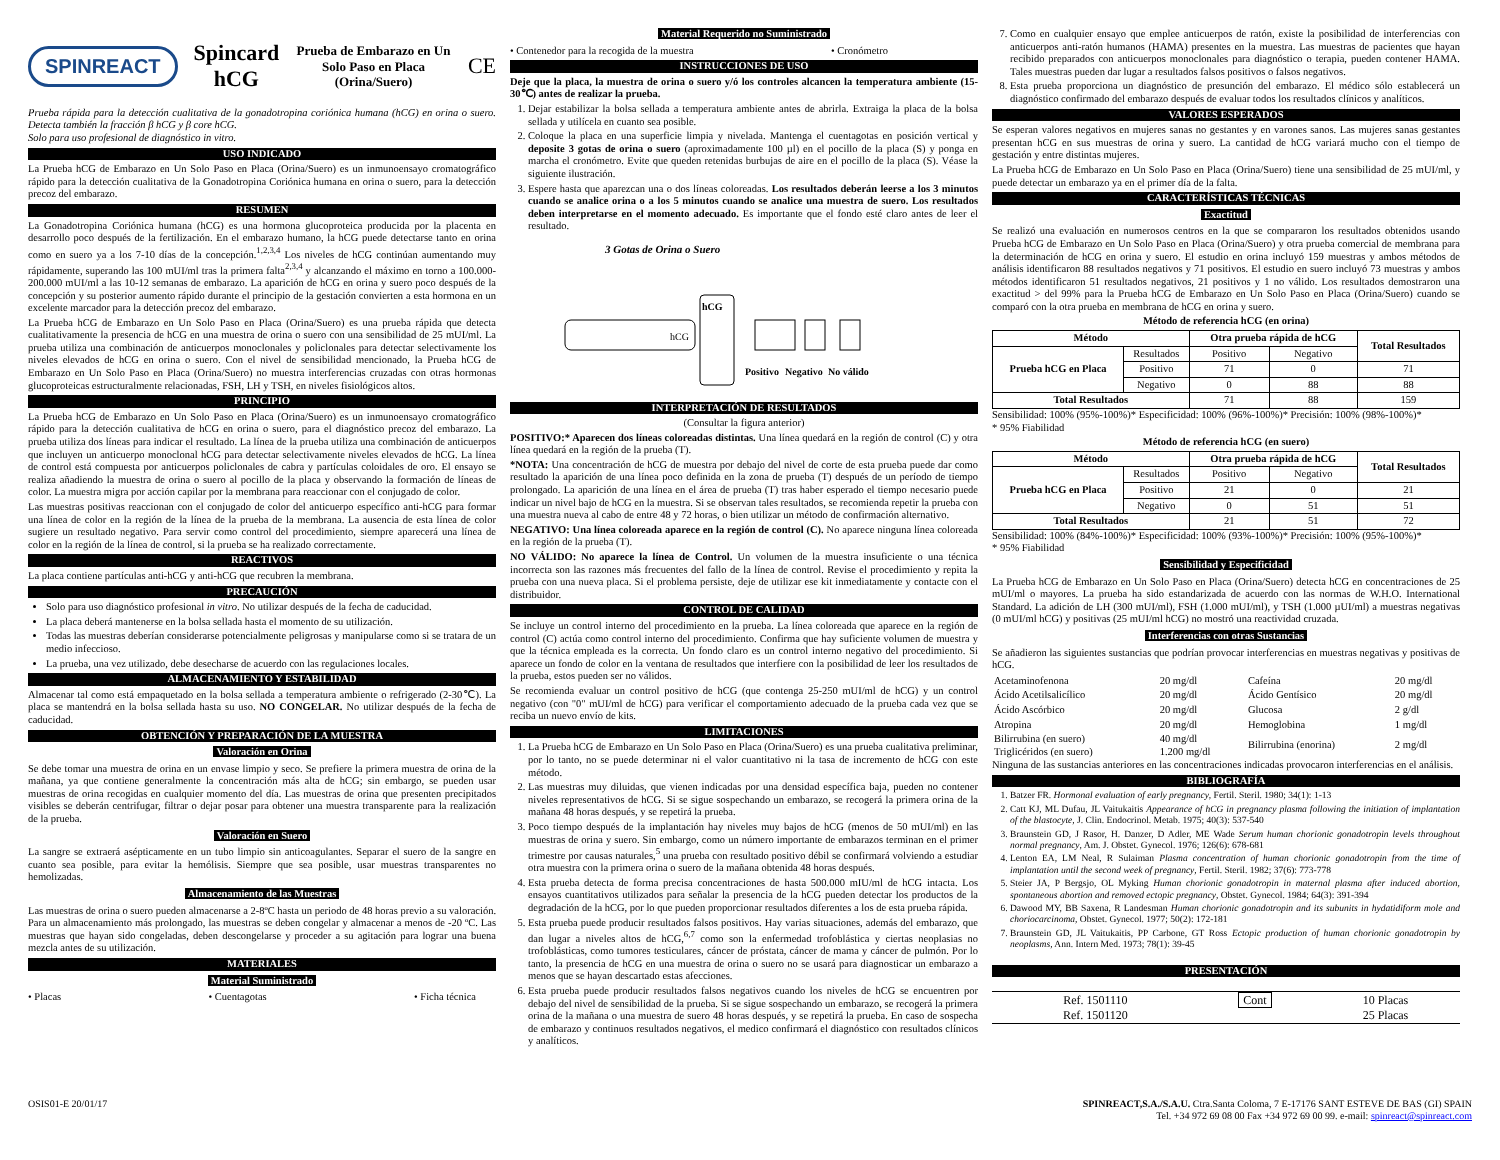SPINREACT Spincard
hCG Prueba de Embarazo en Un Solo Paso en Placa (Orina/Suero) CE
Prueba rápida para la detección cualitativa de la gonadotropina coriónica humana (hCG) en orina o suero. Detecta también la fracción β hCG y β core hCG.
Solo para uso profesional de diagnóstico in vitro.
USO INDICADO
La Prueba hCG de Embarazo en Un Solo Paso en Placa (Orina/Suero) es un inmunoensayo cromatográfico rápido para la detección cualitativa de la Gonadotropina Coriónica humana en orina o suero, para la detección precoz del embarazo.
RESUMEN
La Gonadotropina Coriónica humana (hCG) es una hormona glucoproteica producida por la placenta en desarrollo poco después de la fertilización. En el embarazo humano, la hCG puede detectarse tanto en orina como en suero ya a los 7-10 días de la concepción.<sup>1,2,3,4</sup> Los niveles de hCG continúan aumentando muy rápidamente, superando las 100 mUI/ml tras la primera falta<sup>2,3,4</sup> y alcanzando el máximo en torno a 100.000-200.000 mUI/ml a las 10-12 semanas de embarazo. La aparición de hCG en orina y suero poco después de la concepción y su posterior aumento rápido durante el principio de la gestación convierten a esta hormona en un excelente marcador para la detección precoz del embarazo.
La Prueba hCG de Embarazo en Un Solo Paso en Placa (Orina/Suero) es una prueba rápida que detecta cualitativamente la presencia de hCG en una muestra de orina o suero con una sensibilidad de 25 mUI/ml. La prueba utiliza una combinación de anticuerpos monoclonales y policlonales para detectar selectivamente los niveles elevados de hCG en orina o suero. Con el nivel de sensibilidad mencionado, la Prueba hCG de Embarazo en Un Solo Paso en Placa (Orina/Suero) no muestra interferencias cruzadas con otras hormonas glucoproteicas estructuralmente relacionadas, FSH, LH y TSH, en niveles fisiológicos altos.
PRINCIPIO
La Prueba hCG de Embarazo en Un Solo Paso en Placa (Orina/Suero) es un inmunoensayo cromatográfico rápido para la detección cualitativa de hCG en orina o suero, para el diagnóstico precoz del embarazo. La prueba utiliza dos líneas para indicar el resultado. La línea de la prueba utiliza una combinación de anticuerpos que incluyen un anticuerpo monoclonal hCG para detectar selectivamente niveles elevados de hCG. La línea de control está compuesta por anticuerpos policlonales de cabra y partículas coloidales de oro. El ensayo se realiza añadiendo la muestra de orina o suero al pocillo de la placa y observando la formación de líneas de color. La muestra migra por acción capilar por la membrana para reaccionar con el conjugado de color.
Las muestras positivas reaccionan con el conjugado de color del anticuerpo específico anti-hCG para formar una línea de color en la región de la línea de la prueba de la membrana. La ausencia de esta línea de color sugiere un resultado negativo. Para servir como control del procedimiento, siempre aparecerá una línea de color en la región de la línea de control, si la prueba se ha realizado correctamente.
REACTIVOS
La placa contiene partículas anti-hCG y anti-hCG que recubren la membrana.
PRECAUCIÓN
Solo para uso diagnóstico profesional in vitro. No utilizar después de la fecha de caducidad.
La placa deberá mantenerse en la bolsa sellada hasta el momento de su utilización.
Todas las muestras deberían considerarse potencialmente peligrosas y manipularse como si se tratara de un medio infeccioso.
La prueba, una vez utilizado, debe desecharse de acuerdo con las regulaciones locales.
ALMACENAMIENTO Y ESTABILIDAD
Almacenar tal como está empaquetado en la bolsa sellada a temperatura ambiente o refrigerado (2-30℃). La placa se mantendrá en la bolsa sellada hasta su uso. NO CONGELAR. No utilizar después de la fecha de caducidad.
OBTENCIÓN Y PREPARACIÓN DE LA MUESTRA
Valoración en Orina
Se debe tomar una muestra de orina en un envase limpio y seco. Se prefiere la primera muestra de orina de la mañana, ya que contiene generalmente la concentración más alta de hCG; sin embargo, se pueden usar muestras de orina recogidas en cualquier momento del día. Las muestras de orina que presenten precipitados visibles se deberán centrifugar, filtrar o dejar posar para obtener una muestra transparente para la realización de la prueba.
Valoración en Suero
La sangre se extraerá asépticamente en un tubo limpio sin anticoagulantes. Separar el suero de la sangre en cuanto sea posible, para evitar la hemólisis. Siempre que sea posible, usar muestras transparentes no hemolizadas.
Almacenamiento de las Muestras
Las muestras de orina o suero pueden almacenarse a 2-8ºC hasta un periodo de 48 horas previo a su valoración. Para un almacenamiento más prolongado, las muestras se deben congelar y almacenar a menos de -20 ºC. Las muestras que hayan sido congeladas, deben descongelarse y proceder a su agitación para lograr una buena mezcla antes de su utilización.
MATERIALES
Material Suministrado
• Placas • Cuentagotas • Ficha técnica
Material Requerido no Suministrado
• Contenedor para la recogida de la muestra • Cronómetro
INSTRUCCIONES DE USO
Deje que la placa, la muestra de orina o suero y/ó los controles alcancen la temperatura ambiente (15-30℃) antes de realizar la prueba.
1. Dejar estabilizar la bolsa sellada a temperatura ambiente antes de abrirla. Extraiga la placa de la bolsa sellada y utilícela en cuanto sea posible.
2. Coloque la placa en una superficie limpia y nivelada. Mantenga el cuentagotas en posición vertical y deposite 3 gotas de orina o suero (aproximadamente 100 µl) en el pocillo de la placa (S) y ponga en marcha el cronómetro. Evite que queden retenidas burbujas de aire en el pocillo de la placa (S). Véase la siguiente ilustración.
3. Espere hasta que aparezcan una o dos líneas coloreadas. Los resultados deberán leerse a los 3 minutos cuando se analice orina o a los 5 minutos cuando se analice una muestra de suero. Los resultados deben interpretarse en el momento adecuado. Es importante que el fondo esté claro antes de leer el resultado.
3 Gotas de Orina o Suero
hCG
hCG
Positivo
Negativo
No válido
INTERPRETACIÓN DE RESULTADOS
(Consultar la figura anterior)
POSITIVO:* Aparecen dos líneas coloreadas distintas. Una línea quedará en la región de control (C) y otra línea quedará en la región de la prueba (T).
*NOTA: Una concentración de hCG de muestra por debajo del nivel de corte de esta prueba puede dar como resultado la aparición de una línea poco definida en la zona de prueba (T) después de un período de tiempo prolongado. La aparición de una línea en el área de prueba (T) tras haber esperado el tiempo necesario puede indicar un nivel bajo de hCG en la muestra. Si se observan tales resultados, se recomienda repetir la prueba con una muestra nueva al cabo de entre 48 y 72 horas, o bien utilizar un método de confirmación alternativo.
NEGATIVO: Una línea coloreada aparece en la región de control (C). No aparece ninguna línea coloreada en la región de la prueba (T).
NO VÁLIDO: No aparece la línea de Control. Un volumen de la muestra insuficiente o una técnica incorrecta son las razones más frecuentes del fallo de la línea de control. Revise el procedimiento y repita la prueba con una nueva placa. Si el problema persiste, deje de utilizar ese kit inmediatamente y contacte con el distribuidor.
CONTROL DE CALIDAD
Se incluye un control interno del procedimiento en la prueba. La línea coloreada que aparece en la región de control (C) actúa como control interno del procedimiento. Confirma que hay suficiente volumen de muestra y que la técnica empleada es la correcta. Un fondo claro es un control interno negativo del procedimiento. Si aparece un fondo de color en la ventana de resultados que interfiere con la posibilidad de leer los resultados de la prueba, estos pueden ser no válidos.
Se recomienda evaluar un control positivo de hCG (que contenga 25-250 mUI/ml de hCG) y un control negativo (con "0" mUI/ml de hCG) para verificar el comportamiento adecuado de la prueba cada vez que se reciba un nuevo envío de kits.
LIMITACIONES
1. La Prueba hCG de Embarazo en Un Solo Paso en Placa (Orina/Suero) es una prueba cualitativa preliminar, por lo tanto, no se puede determinar ni el valor cuantitativo ni la tasa de incremento de hCG con este método.
2. Las muestras muy diluidas, que vienen indicadas por una densidad específica baja, pueden no contener niveles representativos de hCG. Si se sigue sospechando un embarazo, se recogerá la primera orina de la mañana 48 horas después, y se repetirá la prueba.
3. Poco tiempo después de la implantación hay niveles muy bajos de hCG (menos de 50 mUI/ml) en las muestras de orina y suero. Sin embargo, como un número importante de embarazos terminan en el primer trimestre por causas naturales,<sup>5</sup> una prueba con resultado positivo débil se confirmará volviendo a estudiar otra muestra con la primera orina o suero de la mañana obtenida 48 horas después.
4. Esta prueba detecta de forma precisa concentraciones de hasta 500.000 mIU/ml de hCG intacta. Los ensayos cuantitativos utilizados para señalar la presencia de la hCG pueden detectar los productos de la degradación de la hCG, por lo que pueden proporcionar resultados diferentes a los de esta prueba rápida.
5. Esta prueba puede producir resultados falsos positivos. Hay varias situaciones, además del embarazo, que dan lugar a niveles altos de hCG,<sup>6,7</sup> como son la enfermedad trofoblástica y ciertas neoplasias no trofoblásticas, como tumores testiculares, cáncer de próstata, cáncer de mama y cáncer de pulmón. Por lo tanto, la presencia de hCG en una muestra de orina o suero no se usará para diagnosticar un embarazo a menos que se hayan descartado estas afecciones.
6. Esta prueba puede producir resultados falsos negativos cuando los niveles de hCG se encuentren por debajo del nivel de sensibilidad de la prueba. Si se sigue sospechando un embarazo, se recogerá la primera orina de la mañana o una muestra de suero 48 horas después, y se repetirá la prueba. En caso de sospecha de embarazo y continuos resultados negativos, el medico confirmará el diagnóstico con resultados clínicos y analíticos.
7. Como en cualquier ensayo que emplee anticuerpos de ratón, existe la posibilidad de interferencias con anticuerpos anti-ratón humanos (HAMA) presentes en la muestra. Las muestras de pacientes que hayan recibido preparados con anticuerpos monoclonales para diagnóstico o terapia, pueden contener HAMA. Tales muestras pueden dar lugar a resultados falsos positivos o falsos negativos.
8. Esta prueba proporciona un diagnóstico de presunción del embarazo. El médico sólo establecerá un diagnóstico confirmado del embarazo después de evaluar todos los resultados clínicos y analíticos.
VALORES ESPERADOS
Se esperan valores negativos en mujeres sanas no gestantes y en varones sanos. Las mujeres sanas gestantes presentan hCG en sus muestras de orina y suero. La cantidad de hCG variará mucho con el tiempo de gestación y entre distintas mujeres.
La Prueba hCG de Embarazo en Un Solo Paso en Placa (Orina/Suero) tiene una sensibilidad de 25 mUI/ml, y puede detectar un embarazo ya en el primer día de la falta.
CARACTERÍSTICAS TÉCNICAS
Exactitud
Se realizó una evaluación en numerosos centros en la que se compararon los resultados obtenidos usando Prueba hCG de Embarazo en Un Solo Paso en Placa (Orina/Suero) y otra prueba comercial de membrana para la determinación de hCG en orina y suero. El estudio en orina incluyó 159 muestras y ambos métodos de análisis identificaron 88 resultados negativos y 71 positivos. El estudio en suero incluyó 73 muestras y ambos métodos identificaron 51 resultados negativos, 21 positivos y 1 no válido. Los resultados demostraron una exactitud > del 99% para la Prueba hCG de Embarazo en Un Solo Paso en Placa (Orina/Suero) cuando se comparó con la otra prueba en membrana de hCG en orina y suero.
Método de referencia hCG (en orina)
| Método | | Otra prueba rápida de hCG | | Total Resultados |
| --- | --- | --- | --- | --- |
| Prueba hCG en Placa | Resultados | Positivo | Negativo | |
| | Positivo | 71 | 0 | 71 |
| | Negativo | 0 | 88 | 88 |
| Total Resultados | | 71 | 88 | 159 |
Sensibilidad: 100% (95%-100%)* Especificidad: 100% (96%-100%)* Precisión: 100% (98%-100%)*
* 95% Fiabilidad
Método de referencia hCG (en suero)
| Método | | Otra prueba rápida de hCG | | Total Resultados |
| --- | --- | --- | --- | --- |
| Prueba hCG en Placa | Resultados | Positivo | Negativo | |
| | Positivo | 21 | 0 | 21 |
| | Negativo | 0 | 51 | 51 |
| Total Resultados | | 21 | 51 | 72 |
Sensibilidad: 100% (84%-100%)* Especificidad: 100% (93%-100%)* Precisión: 100% (95%-100%)*
* 95% Fiabilidad
Sensibilidad y Especificidad
La Prueba hCG de Embarazo en Un Solo Paso en Placa (Orina/Suero) detecta hCG en concentraciones de 25 mUI/ml o mayores. La prueba ha sido estandarizada de acuerdo con las normas de W.H.O. International Standard. La adición de LH (300 mUI/ml), FSH (1.000 mUI/ml), y TSH (1.000 µUI/ml) a muestras negativas (0 mUI/ml hCG) y positivas (25 mUI/ml hCG) no mostró una reactividad cruzada.
Interferencias con otras Sustancias
Se añadieron las siguientes sustancias que podrían provocar interferencias en muestras negativas y positivas de hCG.
| Acetaminofenona | 20 mg/dl | Cafeína | 20 mg/dl |
| Ácido Acetilsalicílico | 20 mg/dl | Ácido Gentísico | 20 mg/dl |
| Ácido Ascórbico | 20 mg/dl | Glucosa | 2 g/dl |
| Atropina | 20 mg/dl | Hemoglobina | 1 mg/dl |
| Bilirrubina (en suero) Triglicéridos (en suero) | 40 mg/dl 1.200 mg/dl | Bilirrubina (enorina) | 2 mg/dl |
Ninguna de las sustancias anteriores en las concentraciones indicadas provocaron interferencias en el análisis.
BIBLIOGRAFÍA
1. Batzer FR. Hormonal evaluation of early pregnancy, Fertil. Steril. 1980; 34(1): 1-13
2. Catt KJ, ML Dufau, JL Vaitukaitis Appearance of hCG in pregnancy plasma following the initiation of implantation of the blastocyte, J. Clin. Endocrinol. Metab. 1975; 40(3): 537-540
3. Braunstein GD, J Rasor, H. Danzer, D Adler, ME Wade Serum human chorionic gonadotropin levels throughout normal pregnancy, Am. J. Obstet. Gynecol. 1976; 126(6): 678-681
4. Lenton EA, LM Neal, R Sulaiman Plasma concentration of human chorionic gonadotropin from the time of implantation until the second week of pregnancy, Fertil. Steril. 1982; 37(6): 773-778
5. Steier JA, P Bergsjo, OL Myking Human chorionic gonadotropin in maternal plasma after induced abortion, spontaneous abortion and removed ectopic pregnancy, Obstet. Gynecol. 1984; 64(3): 391-394
6. Dawood MY, BB Saxena, R Landesman Human chorionic gonadotropin and its subunits in hydatidiform mole and choriocarcinoma, Obstet. Gynecol. 1977; 50(2): 172-181
7. Braunstein GD, JL Vaitukaitis, PP Carbone, GT Ross Ectopic production of human chorionic gonadotropin by neoplasms, Ann. Intern Med. 1973; 78(1): 39-45
PRESENTACIÓN
| Ref. 1501110 Ref. 1501120 | Cont | 10 Placas 25 Placas |
OSIS01-E 20/01/17 SPINREACT,S.A./S.A.U. Ctra.Santa Coloma, 7 E-17176 SANT ESTEVE DE BAS (GI) SPAIN
Tel. +34 972 69 08 00 Fax +34 972 69 00 99. e-mail: spinreact@spinreact.com